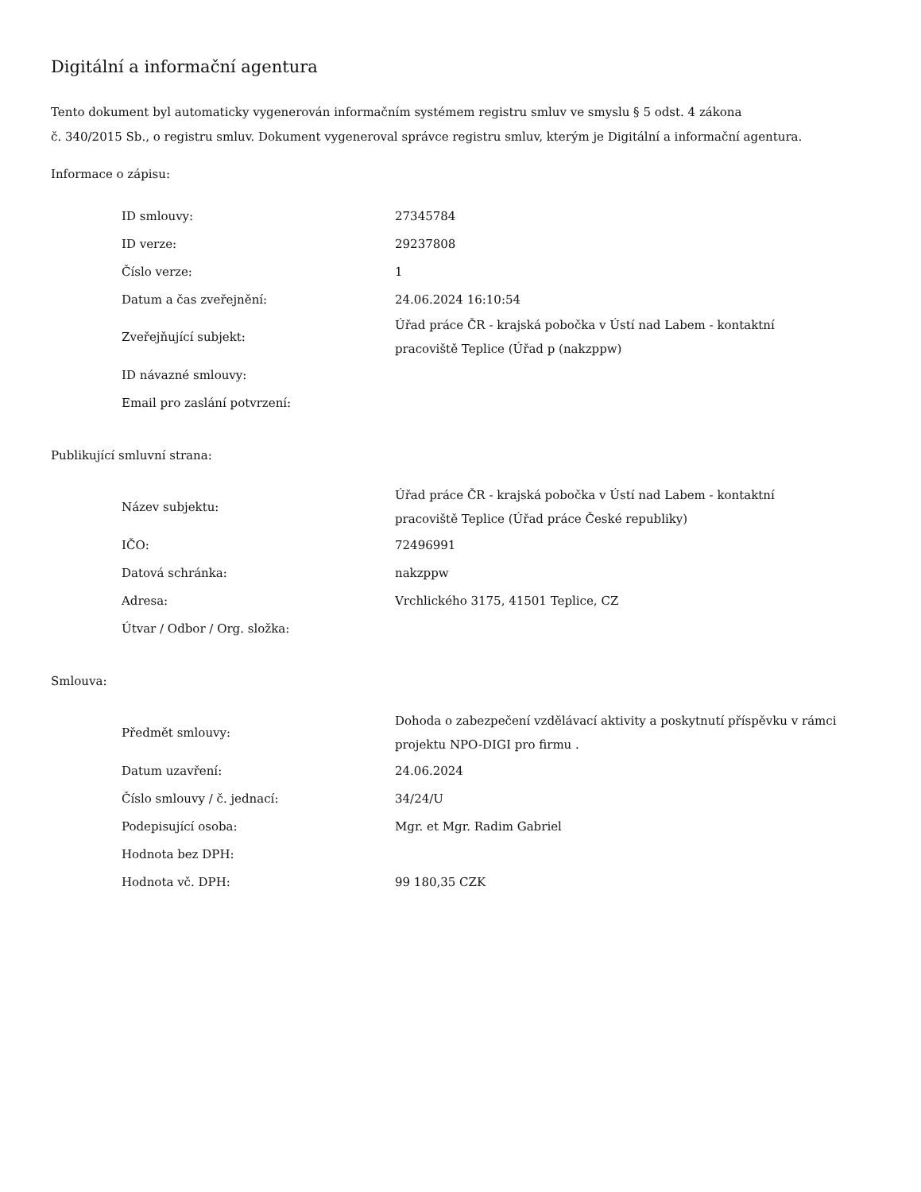Digitální a informační agentura
Tento dokument byl automaticky vygenerován informačním systémem registru smluv ve smyslu § 5 odst. 4 zákona
č. 340/2015 Sb., o registru smluv. Dokument vygeneroval správce registru smluv, kterým je Digitální a informační agentura.
Informace o zápisu:
| ID smlouvy: | 27345784 |
| ID verze: | 29237808 |
| Číslo verze: | 1 |
| Datum a čas zveřejnění: | 24.06.2024 16:10:54 |
| Zveřejňující subjekt: | Úřad práce ČR - krajská pobočka v Ústí nad Labem - kontaktní pracoviště Teplice (Úřad p (nakzppw) |
| ID návazné smlouvy: | |
| Email pro zaslání potvrzení: | |
Publikující smluvní strana:
| Název subjektu: | Úřad práce ČR - krajská pobočka v Ústí nad Labem - kontaktní pracoviště Teplice (Úřad práce České republiky) |
| IČO: | 72496991 |
| Datová schránka: | nakzppw |
| Adresa: | Vrchlického 3175, 41501 Teplice, CZ |
| Útvar / Odbor / Org. složka: | |
Smlouva:
| Předmět smlouvy: | Dohoda o zabezpečení vzdělávací aktivity a poskytnutí příspěvku v rámci projektu NPO-DIGI pro firmu . |
| Datum uzavření: | 24.06.2024 |
| Číslo smlouvy / č. jednací: | 34/24/U |
| Podepisující osoba: | Mgr. et Mgr. Radim Gabriel |
| Hodnota bez DPH: | |
| Hodnota vč. DPH: | 99 180,35 CZK |